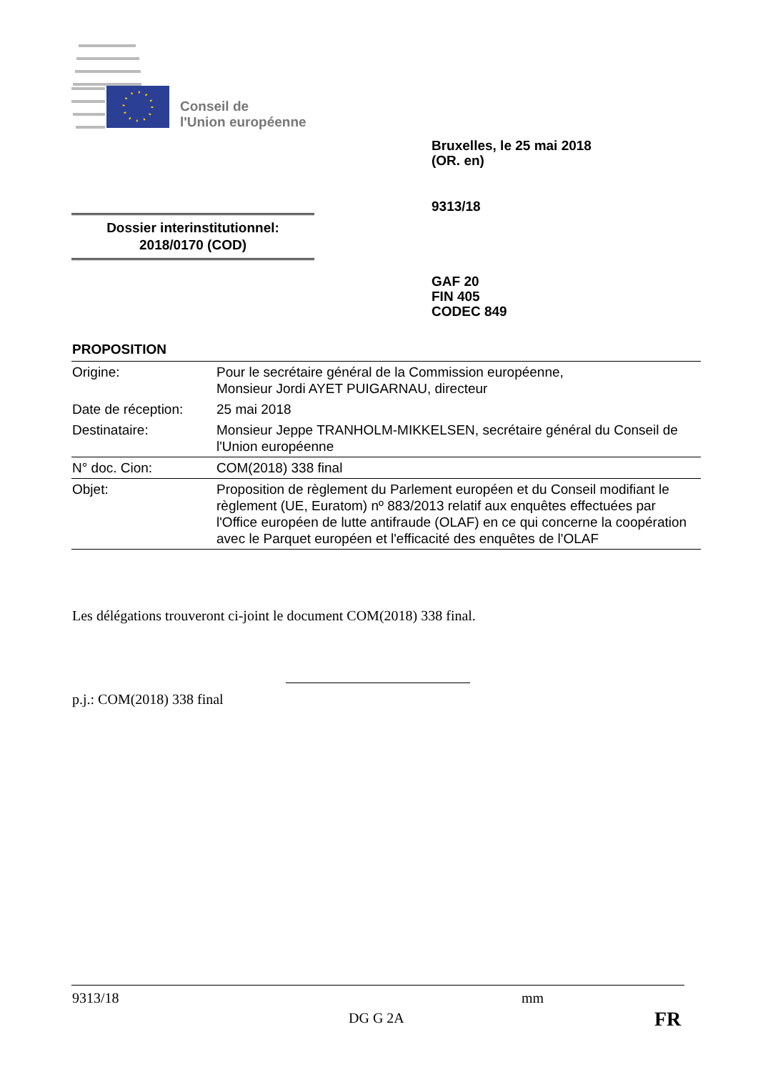Conseil de
l'Union européenne
Bruxelles, le 25 mai 2018
(OR. en)
9313/18
Dossier interinstitutionnel:
2018/0170 (COD)
GAF 20
FIN 405
CODEC 849
PROPOSITION
| Origine: | Pour le secrétaire général de la Commission européenne, Monsieur Jordi AYET PUIGARNAU, directeur |
| Date de réception: | 25 mai 2018 |
| Destinataire: | Monsieur Jeppe TRANHOLM-MIKKELSEN, secrétaire général du Conseil de l'Union européenne |
| N° doc. Cion: | COM(2018) 338 final |
| Objet: | Proposition de règlement du Parlement européen et du Conseil modifiant le règlement (UE, Euratom) nº 883/2013 relatif aux enquêtes effectuées par l'Office européen de lutte antifraude (OLAF) en ce qui concerne la coopération avec le Parquet européen et l'efficacité des enquêtes de l'OLAF |
Les délégations trouveront ci-joint le document COM(2018) 338 final.
p.j.: COM(2018) 338 final
9313/18 mm
DG G 2A FR